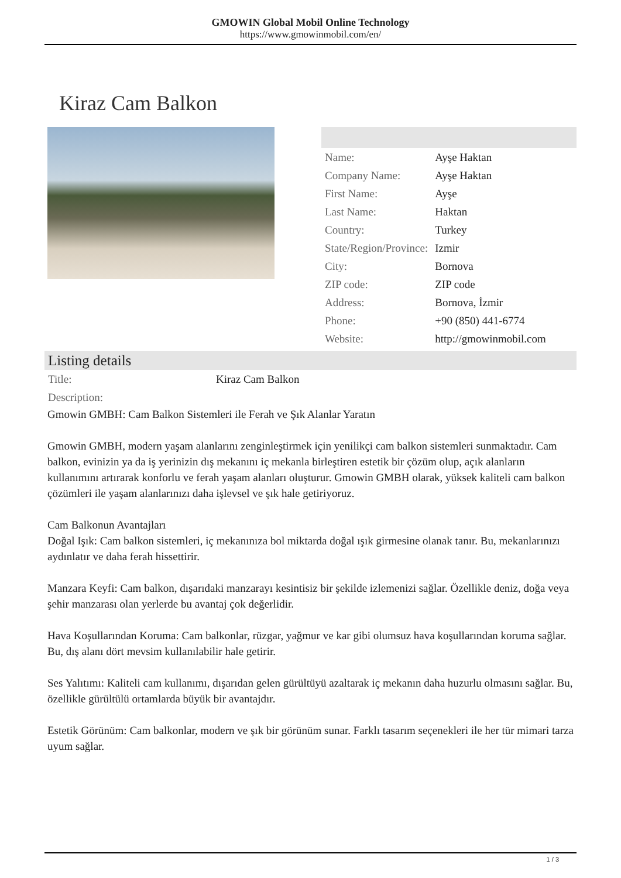GMOWIN Global Mobil Online Technology
https://www.gmowinmobil.com/en/
Kiraz Cam Balkon
| Name: | Ayşe Haktan |
| Company Name: | Ayşe Haktan |
| First Name: | Ayşe |
| Last Name: | Haktan |
| Country: | Turkey |
| State/Region/Province: | Izmir |
| City: | Bornova |
| ZIP code: | ZIP code |
| Address: | Bornova, İzmir |
| Phone: | +90 (850) 441-6774 |
| Website: | http://gmowinmobil.com |
Listing details
| Title: | Kiraz Cam Balkon |
| Description: | |
Gmowin GMBH: Cam Balkon Sistemleri ile Ferah ve Şık Alanlar Yaratın
Gmowin GMBH, modern yaşam alanlarını zenginleştirmek için yenilikçi cam balkon sistemleri sunmaktadır. Cam balkon, evinizin ya da iş yerinizin dış mekanını iç mekanla birleştiren estetik bir çözüm olup, açık alanların kullanımını artırarak konforlu ve ferah yaşam alanları oluşturur. Gmowin GMBH olarak, yüksek kaliteli cam balkon çözümleri ile yaşam alanlarınızı daha işlevsel ve şık hale getiriyoruz.
Cam Balkonun Avantajları
Doğal Işık: Cam balkon sistemleri, iç mekanınıza bol miktarda doğal ışık girmesine olanak tanır. Bu, mekanlarınızı aydınlatır ve daha ferah hissettirir.
Manzara Keyfi: Cam balkon, dışarıdaki manzarayı kesintisiz bir şekilde izlemenizi sağlar. Özellikle deniz, doğa veya şehir manzarası olan yerlerde bu avantaj çok değerlidir.
Hava Koşullarından Koruma: Cam balkonlar, rüzgar, yağmur ve kar gibi olumsuz hava koşullarından koruma sağlar. Bu, dış alanı dört mevsim kullanılabilir hale getirir.
Ses Yalıtımı: Kaliteli cam kullanımı, dışarıdan gelen gürültüyü azaltarak iç mekanın daha huzurlu olmasını sağlar. Bu, özellikle gürültülü ortamlarda büyük bir avantajdır.
Estetik Görünüm: Cam balkonlar, modern ve şık bir görünüm sunar. Farklı tasarım seçenekleri ile her tür mimari tarza uyum sağlar.
1 / 3